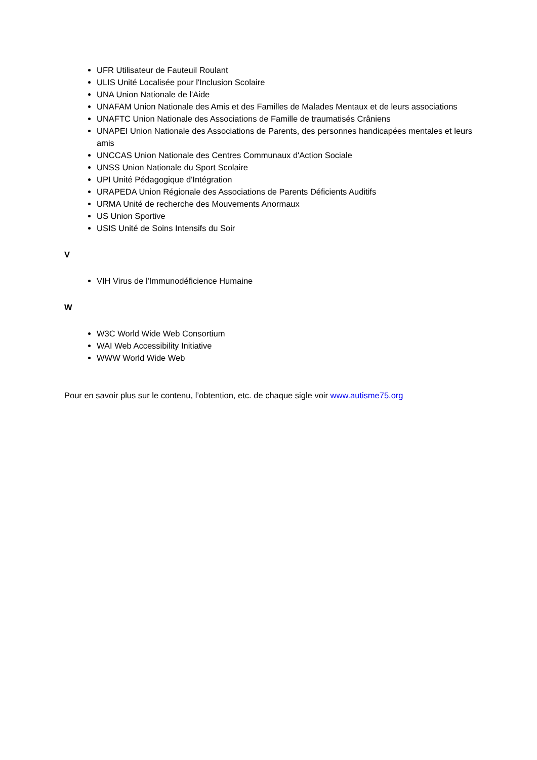UFR Utilisateur de Fauteuil Roulant
ULIS Unité Localisée pour l'Inclusion Scolaire
UNA Union Nationale de l'Aide
UNAFAM Union Nationale des Amis et des Familles de Malades Mentaux et de leurs associations
UNAFTC Union Nationale des Associations de Famille de traumatisés Crâniens
UNAPEI Union Nationale des Associations de Parents, des personnes handicapées mentales et leurs amis
UNCCAS Union Nationale des Centres Communaux d'Action Sociale
UNSS Union Nationale du Sport Scolaire
UPI Unité Pédagogique d'Intégration
URAPEDA Union Régionale des Associations de Parents Déficients Auditifs
URMA Unité de recherche des Mouvements Anormaux
US Union Sportive
USIS Unité de Soins Intensifs du Soir
V
VIH Virus de l'Immunodéficience Humaine
W
W3C World Wide Web Consortium
WAI Web Accessibility Initiative
WWW World Wide Web
Pour en savoir plus sur le contenu, l’obtention, etc. de chaque sigle voir www.autisme75.org